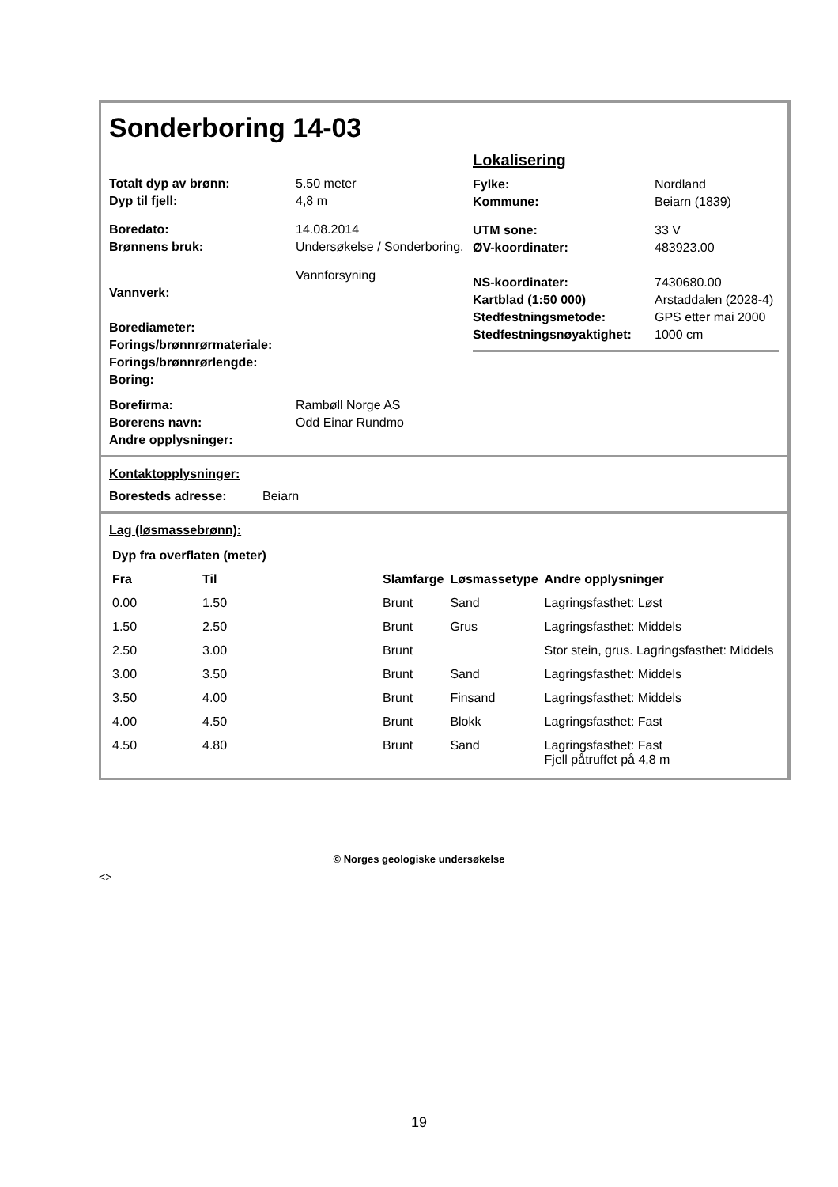Sonderboring 14-03
| Totalt dyp av brønn: | 5.50 meter |
| Dyp til fjell: | 4,8 m |
| Boredato: | 14.08.2014 |
| Brønnens bruk: | Undersøkelse / Sonderboring, Vannforsyning |
| Vannverk: | |
| Borediameter: | |
| Forings/brønnrørmateriale: | |
| Forings/brønnrørlengde: | |
| Boring: | |
| Borefirma: | Rambøll Norge AS |
| Borerens navn: | Odd Einar Rundmo |
| Andre opplysninger: | |
Lokalisering
| Fylke: | Nordland |
| Kommune: | Beiarn (1839) |
| UTM sone: | 33 V |
| ØV-koordinater: | 483923.00 |
| NS-koordinater: | 7430680.00 |
| Kartblad (1:50 000) | Arstaddalen (2028-4) |
| Stedfestningsmetode: | GPS etter mai 2000 |
| Stedfestningsnøyaktighet: | 1000 cm |
Kontaktopplysninger:
| Boresteds adresse: | Beiarn |
Lag (løsmassebrønn):
| Dyp fra overflaten (meter) | | | | |
| --- | --- | --- | --- | --- |
| Fra | Til | Slamfarge | Løsmassetype | Andre opplysninger |
| 0.00 | 1.50 | Brunt | Sand | Lagringsfasthet: Løst |
| 1.50 | 2.50 | Brunt | Grus | Lagringsfasthet: Middels |
| 2.50 | 3.00 | Brunt | | Stor stein, grus. Lagringsfasthet: Middels |
| 3.00 | 3.50 | Brunt | Sand | Lagringsfasthet: Middels |
| 3.50 | 4.00 | Brunt | Finsand | Lagringsfasthet: Middels |
| 4.00 | 4.50 | Brunt | Blokk | Lagringsfasthet: Fast |
| 4.50 | 4.80 | Brunt | Sand | Lagringsfasthet: Fast Fjell påtruffet på 4,8 m |
© Norges geologiske undersøkelse
<>
19